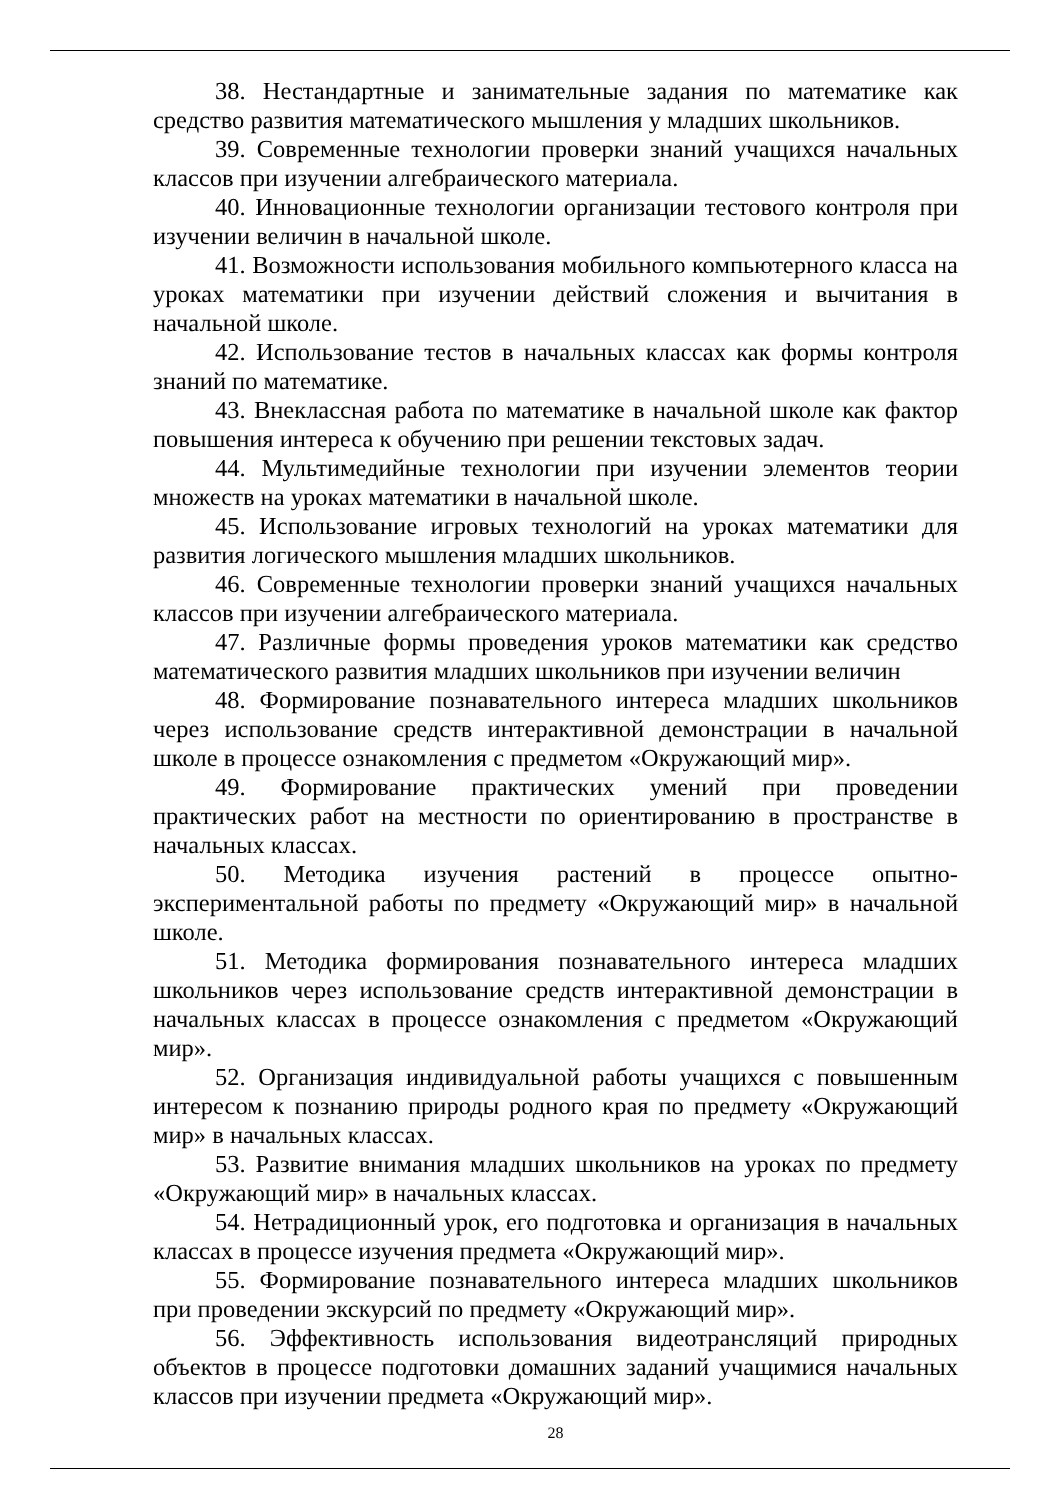38. Нестандартные и занимательные задания по математике как средство развития математического мышления у младших школьников.
39. Современные технологии проверки знаний учащихся начальных классов при изучении алгебраического материала.
40. Инновационные технологии организации тестового контроля при изучении величин в начальной школе.
41. Возможности использования мобильного компьютерного класса на уроках математики при изучении действий сложения и вычитания в начальной школе.
42. Использование тестов в начальных классах как формы контроля знаний по математике.
43. Внеклассная работа по математике в начальной школе как фактор повышения интереса к обучению при решении текстовых задач.
44. Мультимедийные технологии при изучении элементов теории множеств на уроках математики в начальной школе.
45. Использование игровых технологий на уроках математики для развития логического мышления младших школьников.
46. Современные технологии проверки знаний учащихся начальных классов при изучении алгебраического материала.
47. Различные формы проведения уроков математики как средство математического развития младших школьников при изучении величин
48. Формирование познавательного интереса младших школьников через использование средств интерактивной демонстрации в начальной школе в процессе ознакомления с предметом «Окружающий мир».
49. Формирование практических умений при проведении практических работ на местности по ориентированию в пространстве в начальных классах.
50. Методика изучения растений в процессе опытно-экспериментальной работы по предмету «Окружающий мир» в начальной школе.
51. Методика формирования познавательного интереса младших школьников через использование средств интерактивной демонстрации в начальных классах в процессе ознакомления с предметом «Окружающий мир».
52. Организация индивидуальной работы учащихся с повышенным интересом к познанию природы родного края по предмету «Окружающий мир» в начальных классах.
53. Развитие внимания младших школьников на уроках по предмету «Окружающий мир» в начальных классах.
54. Нетрадиционный урок, его подготовка и организация в начальных классах в процессе изучения предмета «Окружающий мир».
55. Формирование познавательного интереса младших школьников при проведении экскурсий по предмету «Окружающий мир».
56. Эффективность использования видеотрансляций природных объектов в процессе подготовки домашних заданий учащимися начальных классов при изучении предмета «Окружающий мир».
28